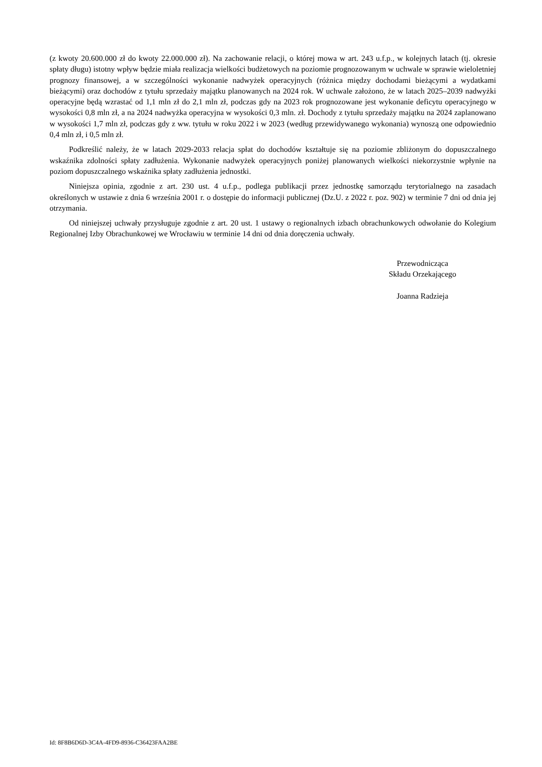(z kwoty 20.600.000 zł do kwoty 22.000.000 zł). Na zachowanie relacji, o której mowa w art. 243 u.f.p., w kolejnych latach (tj. okresie spłaty długu) istotny wpływ będzie miała realizacja wielkości budżetowych na poziomie prognozowanym w uchwale w sprawie wieloletniej prognozy finansowej, a w szczególności wykonanie nadwyżek operacyjnych (różnica między dochodami bieżącymi a wydatkami bieżącymi) oraz dochodów z tytułu sprzedaży majątku planowanych na 2024 rok. W uchwale założono, że w latach 2025–2039 nadwyżki operacyjne będą wzrastać od 1,1 mln zł do 2,1 mln zł, podczas gdy na 2023 rok prognozowane jest wykonanie deficytu operacyjnego w wysokości 0,8 mln zł, a na 2024 nadwyżka operacyjna w wysokości 0,3 mln. zł. Dochody z tytułu sprzedaży majątku na 2024 zaplanowano w wysokości 1,7 mln zł, podczas gdy z ww. tytułu w roku 2022 i w 2023 (według przewidywanego wykonania) wynoszą one odpowiednio 0,4 mln zł, i 0,5 mln zł.
Podkreślić należy, że w latach 2029-2033 relacja spłat do dochodów kształtuje się na poziomie zbliżonym do dopuszczalnego wskaźnika zdolności spłaty zadłużenia. Wykonanie nadwyżek operacyjnych poniżej planowanych wielkości niekorzystnie wpłynie na poziom dopuszczalnego wskaźnika spłaty zadłużenia jednostki.
Niniejsza opinia, zgodnie z art. 230 ust. 4 u.f.p., podlega publikacji przez jednostkę samorządu terytorialnego na zasadach określonych w ustawie z dnia 6 września 2001 r. o dostępie do informacji publicznej (Dz.U. z 2022 r. poz. 902) w terminie 7 dni od dnia jej otrzymania.
Od niniejszej uchwały przysługuje zgodnie z art. 20 ust. 1 ustawy o regionalnych izbach obrachunkowych odwołanie do Kolegium Regionalnej Izby Obrachunkowej we Wrocławiu w terminie 14 dni od dnia doręczenia uchwały.
Przewodnicząca
Składu Orzekającego
Joanna Radzieja
Id: 8F8B6D6D-3C4A-4FD9-8936-C36423FAA2BE